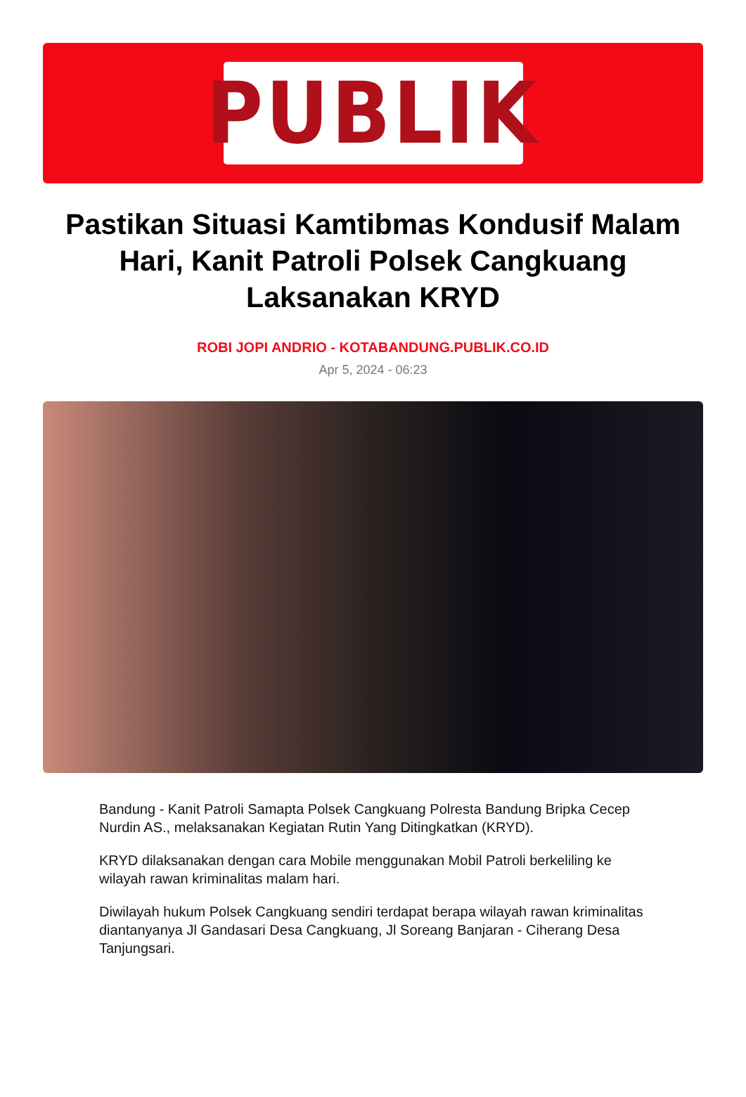PUBLIK
Pastikan Situasi Kamtibmas Kondusif Malam Hari, Kanit Patroli Polsek Cangkuang Laksanakan KRYD
ROBI JOPI ANDRIO - KOTABANDUNG.PUBLIK.CO.ID
Apr 5, 2024 - 06:23
Bandung - Kanit Patroli Samapta Polsek Cangkuang Polresta Bandung Bripka Cecep Nurdin AS., melaksanakan Kegiatan Rutin Yang Ditingkatkan (KRYD).
KRYD dilaksanakan dengan cara Mobile menggunakan Mobil Patroli berkeliling ke wilayah rawan kriminalitas malam hari.
Diwilayah hukum Polsek Cangkuang sendiri terdapat berapa wilayah rawan kriminalitas diantanyanya Jl Gandasari Desa Cangkuang, Jl Soreang Banjaran - Ciherang Desa Tanjungsari.